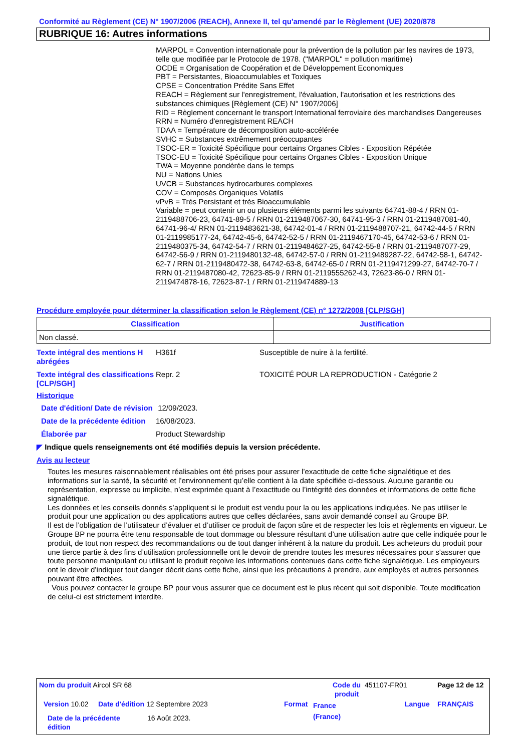Conformité au Règlement (CE) N° 1907/2006 (REACH), Annexe II, tel qu'amendé par le Règlement (UE) 2020/878
RUBRIQUE 16: Autres informations
MARPOL = Convention internationale pour la prévention de la pollution par les navires de 1973, telle que modifiée par le Protocole de 1978. ("MARPOL" = pollution maritime)
OCDE = Organisation de Coopération et de Développement Economiques
PBT = Persistantes, Bioaccumulables et Toxiques
CPSE = Concentration Prédite Sans Effet
REACH = Règlement sur l'enregistrement, l'évaluation, l'autorisation et les restrictions des substances chimiques [Règlement (CE) N° 1907/2006]
RID = Règlement concernant le transport International ferroviaire des marchandises Dangereuses
RRN = Numéro d'enregistrement REACH
TDAA = Température de décomposition auto-accélérée
SVHC = Substances extrêmement préoccupantes
TSOC-ER = Toxicité Spécifique pour certains Organes Cibles - Exposition Répétée
TSOC-EU = Toxicité Spécifique pour certains Organes Cibles - Exposition Unique
TWA = Moyenne pondérée dans le temps
NU = Nations Unies
UVCB = Substances hydrocarbures complexes
COV = Composés Organiques Volatils
vPvB = Très Persistant et très Bioaccumulable
Variable = peut contenir un ou plusieurs éléments parmi les suivants 64741-88-4 / RRN 01-2119488706-23, 64741-89-5 / RRN 01-2119487067-30, 64741-95-3 / RRN 01-2119487081-40, 64741-96-4/ RRN 01-2119483621-38, 64742-01-4 / RRN 01-2119488707-21, 64742-44-5 / RRN 01-2119985177-24, 64742-45-6, 64742-52-5 / RRN 01-2119467170-45, 64742-53-6 / RRN 01-2119480375-34, 64742-54-7 / RRN 01-2119484627-25, 64742-55-8 / RRN 01-2119487077-29, 64742-56-9 / RRN 01-2119480132-48, 64742-57-0 / RRN 01-2119489287-22, 64742-58-1, 64742-62-7 / RRN 01-2119480472-38, 64742-63-8, 64742-65-0 / RRN 01-2119471299-27, 64742-70-7 / RRN 01-2119487080-42, 72623-85-9 / RRN 01-2119555262-43, 72623-86-0 / RRN 01-2119474878-16, 72623-87-1 / RRN 01-2119474889-13
Procédure employée pour déterminer la classification selon le Règlement (CE) n° 1272/2008 [CLP/SGH]
| Classification | Justification |
| --- | --- |
| Non classé. | |
Texte intégral des mentions H abrégées
H361f Susceptible de nuire à la fertilité.
Texte intégral des classifications [CLP/SGH]
Repr. 2 TOXICITÉ POUR LA REPRODUCTION - Catégorie 2
Historique
Date d'édition/ Date de révision
12/09/2023.
Date de la précédente édition
16/08/2023.
Élaborée par Product Stewardship
◤ Indique quels renseignements ont été modifiés depuis la version précédente.
Avis au lecteur
Toutes les mesures raisonnablement réalisables ont été prises pour assurer l’exactitude de cette fiche signalétique et des informations sur la santé, la sécurité et l’environnement qu’elle contient à la date spécifiée ci-dessous. Aucune garantie ou représentation, expresse ou implicite, n’est exprimée quant à l’exactitude ou l’intégrité des données et informations de cette fiche signalétique.
Les données et les conseils donnés s’appliquent si le produit est vendu pour la ou les applications indiquées. Ne pas utiliser le produit pour une application ou des applications autres que celles déclarées, sans avoir demandé conseil au Groupe BP.
Il est de l’obligation de l’utilisateur d’évaluer et d’utiliser ce produit de façon sûre et de respecter les lois et règlements en vigueur. Le Groupe BP ne pourra être tenu responsable de tout dommage ou blessure résultant d’une utilisation autre que celle indiquée pour le produit, de tout non respect des recommandations ou de tout danger inhérent à la nature du produit. Les acheteurs du produit pour une tierce partie à des fins d’utilisation professionnelle ont le devoir de prendre toutes les mesures nécessaires pour s'assurer que toute personne manipulant ou utilisant le produit reçoive les informations contenues dans cette fiche signalétique. Les employeurs ont le devoir d’indiquer tout danger décrit dans cette fiche, ainsi que les précautions à prendre, aux employés et autres personnes pouvant être affectées.
Vous pouvez contacter le groupe BP pour vous assurer que ce document est le plus récent qui soit disponible. Toute modification de celui-ci est strictement interdite.
Nom du produit Aircol SR 68
Code du produit
451107-FR01 Page 12 de 12
Version 10.02
Date d'édition 12 Septembre 2023
Format
France (France)
Langue FRANÇAIS
Date de la précédente édition
16 Août 2023.